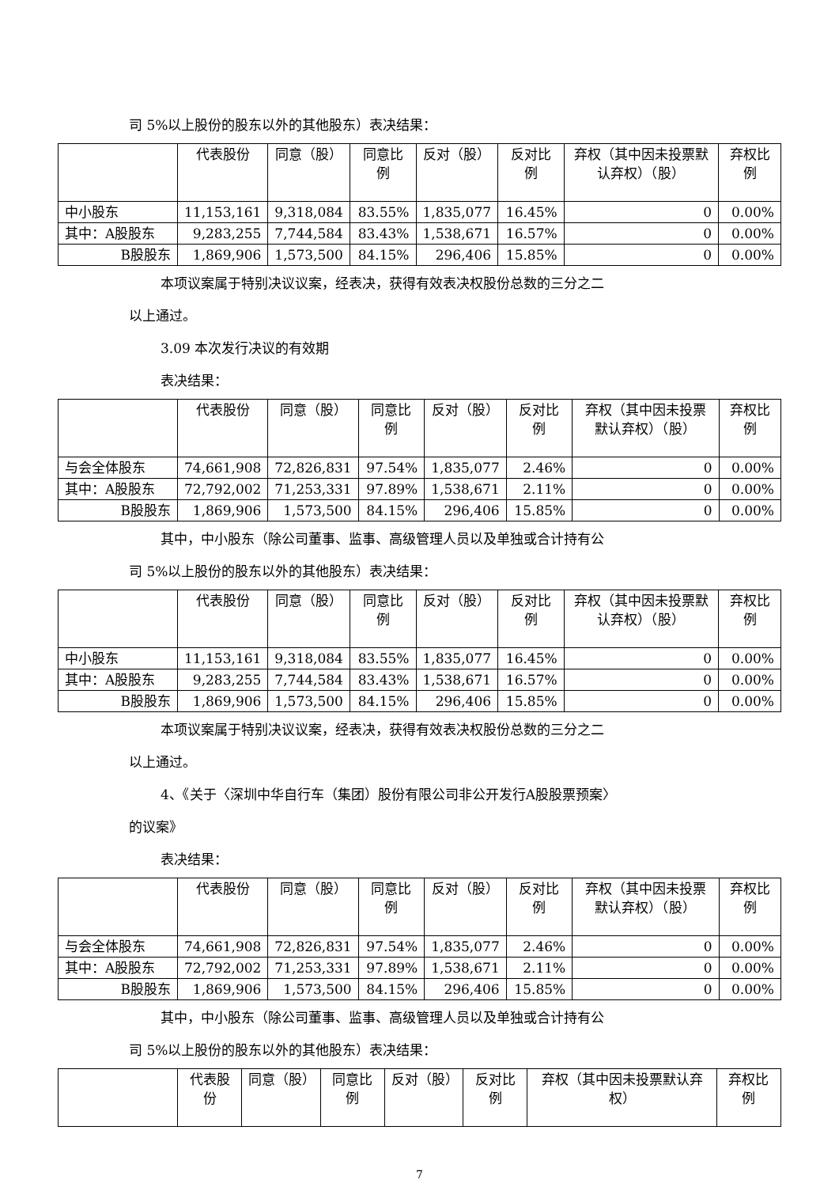司 5%以上股份的股东以外的其他股东）表决结果：
| | 代表股份 | 同意（股） | 同意比例 | 反对（股） | 反对比例 | 弃权（其中因未投票默认弃权）（股） | 弃权比例 |
| --- | --- | --- | --- | --- | --- | --- | --- |
| 中小股东 | 11,153,161 | 9,318,084 | 83.55% | 1,835,077 | 16.45% | 0 | 0.00% |
| 其中：A股股东 | 9,283,255 | 7,744,584 | 83.43% | 1,538,671 | 16.57% | 0 | 0.00% |
| B股股东 | 1,869,906 | 1,573,500 | 84.15% | 296,406 | 15.85% | 0 | 0.00% |
本项议案属于特别决议议案，经表决，获得有效表决权股份总数的三分之二
以上通过。
3.09 本次发行决议的有效期
表决结果：
| | 代表股份 | 同意（股） | 同意比例 | 反对（股） | 反对比例 | 弃权（其中因未投票默认弃权）（股） | 弃权比例 |
| --- | --- | --- | --- | --- | --- | --- | --- |
| 与会全体股东 | 74,661,908 | 72,826,831 | 97.54% | 1,835,077 | 2.46% | 0 | 0.00% |
| 其中：A股股东 | 72,792,002 | 71,253,331 | 97.89% | 1,538,671 | 2.11% | 0 | 0.00% |
| B股股东 | 1,869,906 | 1,573,500 | 84.15% | 296,406 | 15.85% | 0 | 0.00% |
其中，中小股东（除公司董事、监事、高级管理人员以及单独或合计持有公
司 5%以上股份的股东以外的其他股东）表决结果：
| | 代表股份 | 同意（股） | 同意比例 | 反对（股） | 反对比例 | 弃权（其中因未投票默认弃权）（股） | 弃权比例 |
| --- | --- | --- | --- | --- | --- | --- | --- |
| 中小股东 | 11,153,161 | 9,318,084 | 83.55% | 1,835,077 | 16.45% | 0 | 0.00% |
| 其中：A股股东 | 9,283,255 | 7,744,584 | 83.43% | 1,538,671 | 16.57% | 0 | 0.00% |
| B股股东 | 1,869,906 | 1,573,500 | 84.15% | 296,406 | 15.85% | 0 | 0.00% |
本项议案属于特别决议议案，经表决，获得有效表决权股份总数的三分之二
以上通过。
4、《关于〈深圳中华自行车（集团）股份有限公司非公开发行A股股票预案〉
的议案》
表决结果：
| | 代表股份 | 同意（股） | 同意比例 | 反对（股） | 反对比例 | 弃权（其中因未投票默认弃权）（股） | 弃权比例 |
| --- | --- | --- | --- | --- | --- | --- | --- |
| 与会全体股东 | 74,661,908 | 72,826,831 | 97.54% | 1,835,077 | 2.46% | 0 | 0.00% |
| 其中：A股股东 | 72,792,002 | 71,253,331 | 97.89% | 1,538,671 | 2.11% | 0 | 0.00% |
| B股股东 | 1,869,906 | 1,573,500 | 84.15% | 296,406 | 15.85% | 0 | 0.00% |
其中，中小股东（除公司董事、监事、高级管理人员以及单独或合计持有公
司 5%以上股份的股东以外的其他股东）表决结果：
| | 代表股份 | 同意（股） | 同意比例 | 反对（股） | 反对比例 | 弃权（其中因未投票默认弃权） | 弃权比例 |
| --- | --- | --- | --- | --- | --- | --- | --- |
7